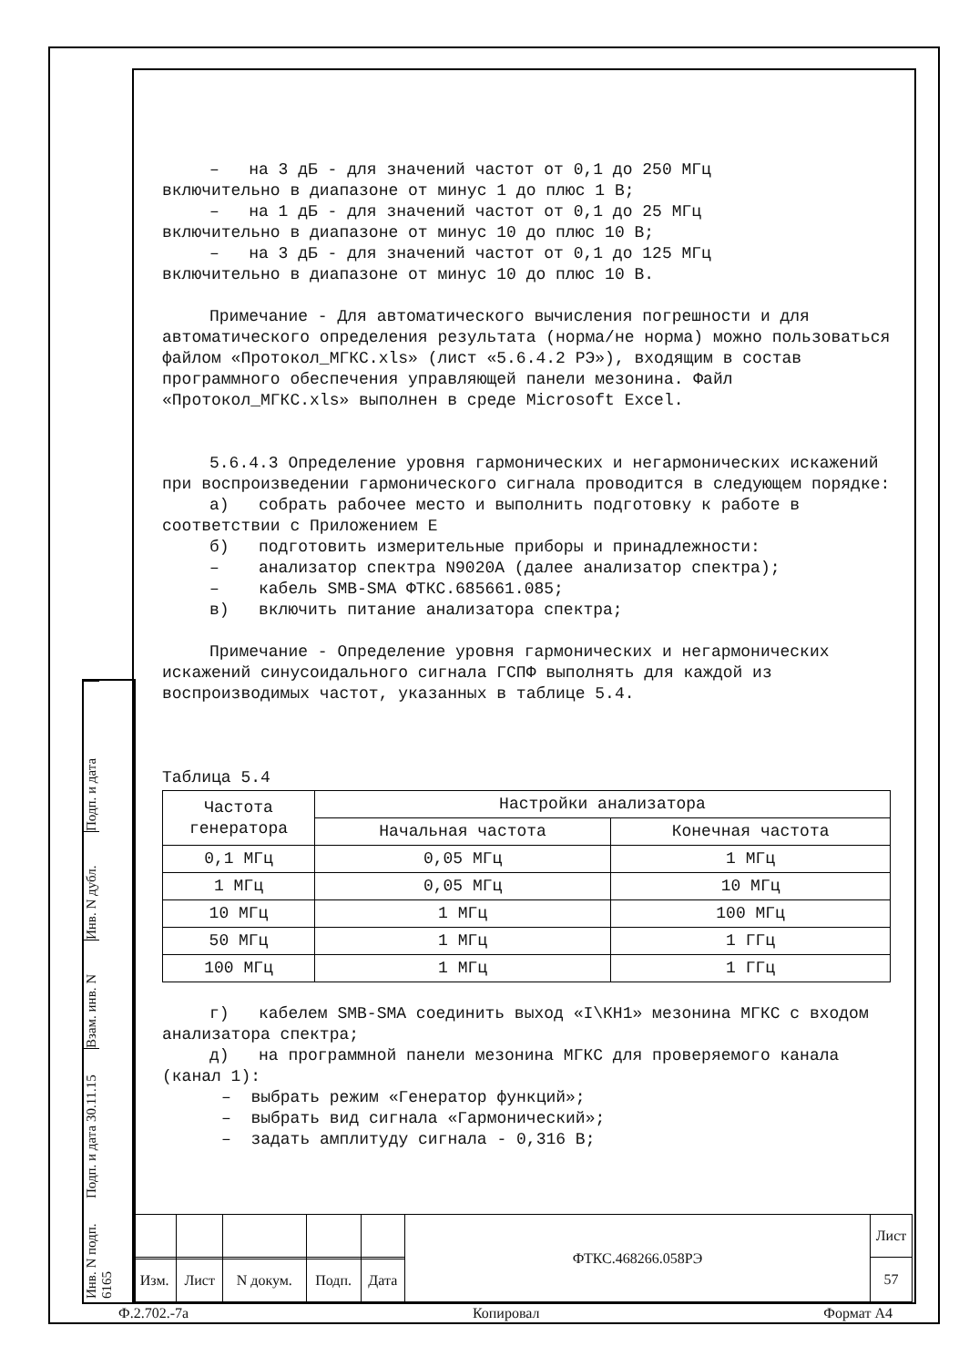– на 3 дБ - для значений частот от 0,1 до 250 МГц
включительно в диапазоне от минус 1 до плюс 1 В;
– на 1 дБ - для значений частот от 0,1 до 25 МГц
включительно в диапазоне от минус 10 до плюс 10 В;
– на 3 дБ - для значений частот от 0,1 до 125 МГц
включительно в диапазоне от минус 10 до плюс 10 В.
Примечание - Для автоматического вычисления погрешности и для автоматического определения результата (норма/не норма) можно пользоваться файлом «Протокол_МГКС.xls» (лист «5.6.4.2 РЭ»), входящим в состав программного обеспечения управляющей панели мезонина. Файл «Протокол_МГКС.xls» выполнен в среде Microsoft Excel.
5.6.4.3 Определение уровня гармонических и негармонических искажений при воспроизведении гармонического сигнала проводится в следующем порядке:
а) собрать рабочее место и выполнить подготовку к работе в соответствии с Приложением Е
б) подготовить измерительные приборы и принадлежности:
– анализатор спектра N9020A (далее анализатор спектра);
– кабель SMB-SMA ФТКС.685661.085;
в) включить питание анализатора спектра;
Примечание - Определение уровня гармонических и негармонических искажений синусоидального сигнала ГСПФ выполнять для каждой из воспроизводимых частот, указанных в таблице 5.4.
Таблица 5.4
| Частота генератора | Настройки анализатора | |
| --- | --- | --- |
| | Начальная частота | Конечная частота |
| 0,1 МГц | 0,05 МГц | 1 МГц |
| 1 МГц | 0,05 МГц | 10 МГц |
| 10 МГц | 1 МГц | 100 МГц |
| 50 МГц | 1 МГц | 1 ГГц |
| 100 МГц | 1 МГц | 1 ГГц |
г) кабелем SMB-SMA соединить выход «I\КН1» мезонина МГКС с входом анализатора спектра;
д) на программной панели мезонина МГКС для проверяемого канала (канал 1):
– выбрать режим «Генератор функций»;
– выбрать вид сигнала «Гармонический»;
– задать амплитуду сигнала - 0,316 В;
Подп. и дата
Инв. N дубл.
Взам. инв. N
Подп. и дата 30.11.15
Инв. N подп. 6165
| | | | | | ФТКС.468266.058РЭ | Лист |
| | | | | | | 57 |
| Изм. | Лист | N докум. | Подп. | Дата | | |
Ф.2.702.-7а Копировал Формат А4